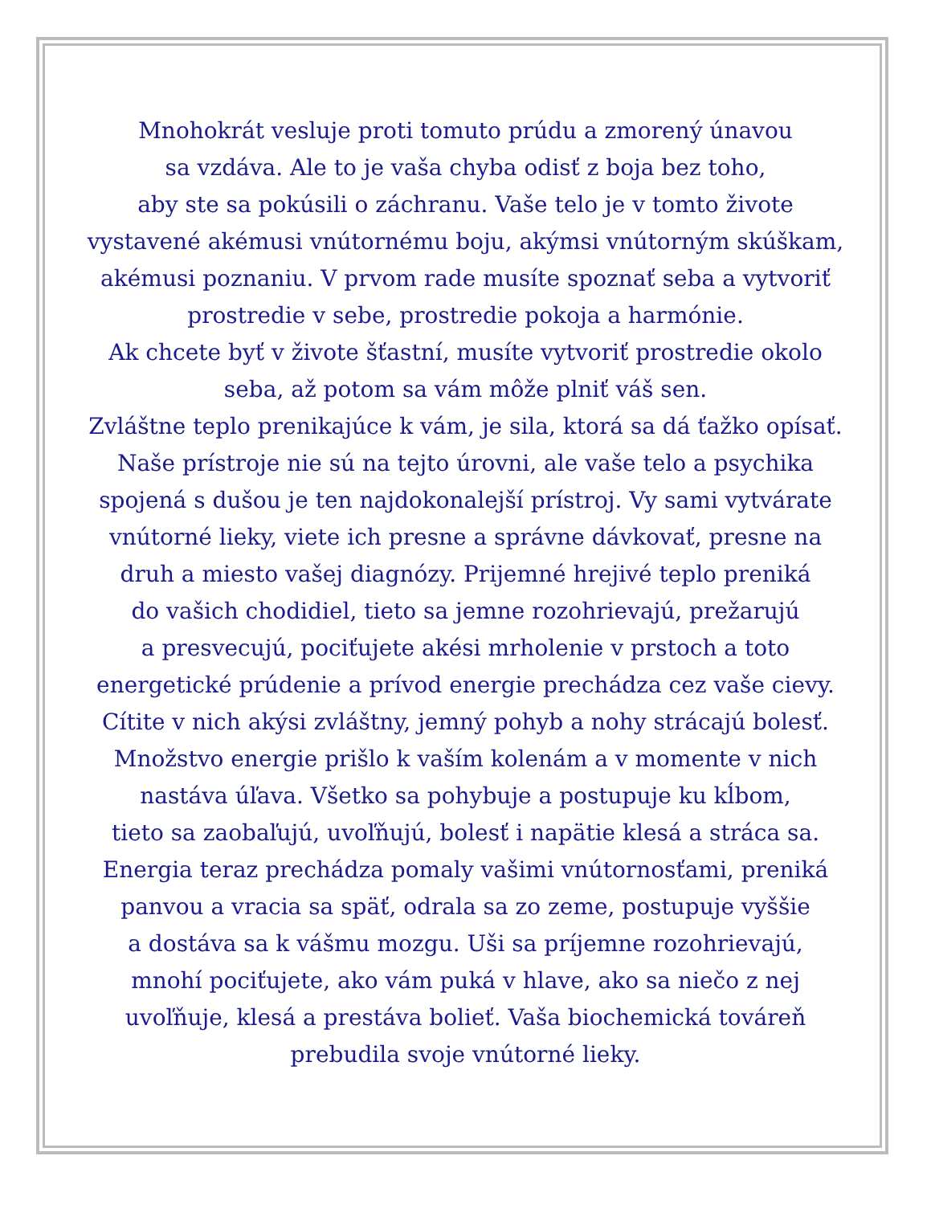Mnohokrát vesluje proti tomuto prúdu a zmorený únavou
sa vzdáva. Ale to je vaša chyba odisť z boja bez toho,
aby ste sa pokúsili o záchranu. Vaše telo je v tomto živote
vystavené akémusi vnútornému boju, akýmsi vnútorným skúškam,
akémusi poznaniu. V prvom rade musíte spoznať seba a vytvoriť
prostredie v sebe, prostredie pokoja a harmónie.
Ak chcete byť v živote šťastní, musíte vytvoriť prostredie okolo
seba, až potom sa vám môže plniť váš sen.
Zvláštne teplo prenikajúce k vám, je sila, ktorá sa dá ťažko opísať.
Naše prístroje nie sú na tejto úrovni, ale vaše telo a psychika
spojená s dušou je ten najdokonalejší prístroj. Vy sami vytvárate
vnútorné lieky, viete ich presne a správne dávkovať, presne na
druh a miesto vašej diagnózy. Prijemné hrejivé teplo preniká
do vašich chodidiel, tieto sa jemne rozohrievajú, prežarujú
a presvecujú, pociťujete akési mrholenie v prstoch a toto
energetické prúdenie a prívod energie prechádza cez vaše cievy.
Cítite v nich akýsi zvláštny, jemný pohyb a nohy strácajú bolesť.
Množstvo energie prišlo k vaším kolenám a v momente v nich
nastáva úľava. Všetko sa pohybuje a postupuje ku kĺbom,
tieto sa zaobaľujú, uvoľňujú, bolesť i napätie klesá a stráca sa.
Energia teraz prechádza pomaly vašimi vnútornosťami, preniká
panvou a vracia sa späť, odrala sa zo zeme, postupuje vyššie
a dostáva sa k vášmu mozgu. Uši sa príjemne rozohrievajú,
mnohí pociťujete, ako vám puká v hlave, ako sa niečo z nej
uvoľňuje, klesá a prestáva bolieť. Vaša biochemická továreň
prebudila svoje vnútorné lieky.